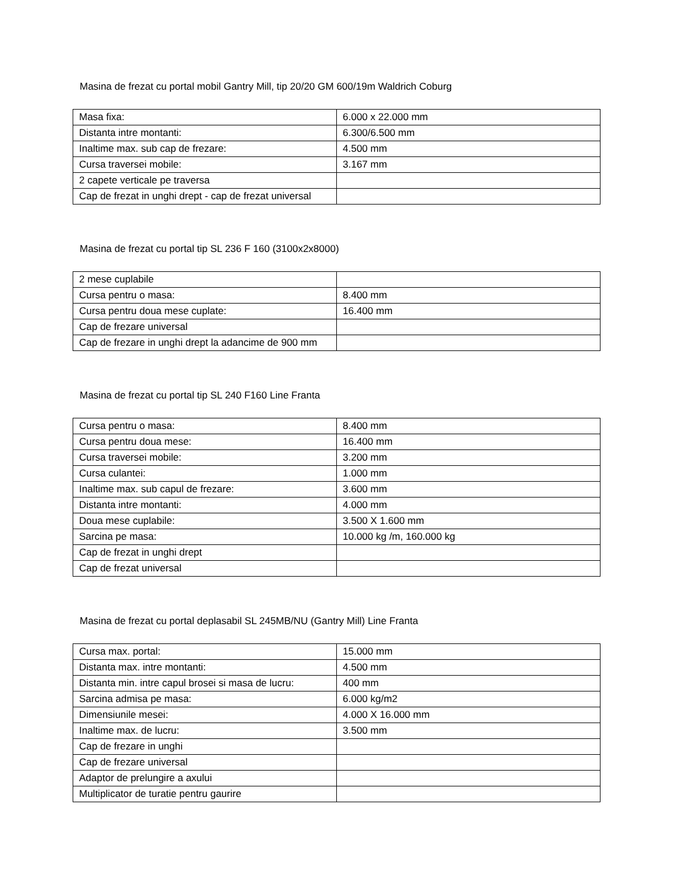Masina de frezat cu portal mobil Gantry Mill, tip 20/20 GM 600/19m Waldrich Coburg
| Masa fixa: | 6.000 x 22.000 mm |
| Distanta intre montanti: | 6.300/6.500 mm |
| Inaltime max. sub cap de frezare: | 4.500 mm |
| Cursa traversei mobile: | 3.167 mm |
| 2 capete verticale pe traversa | |
| Cap de frezat in unghi drept - cap de frezat universal | |
Masina de frezat cu portal tip SL 236 F 160 (3100x2x8000)
| 2 mese cuplabile | |
| Cursa pentru o masa: | 8.400 mm |
| Cursa pentru doua mese cuplate: | 16.400 mm |
| Cap de frezare universal | |
| Cap de frezare in unghi drept la adancime de 900 mm | |
Masina de frezat cu portal tip SL 240 F160 Line Franta
| Cursa pentru o masa: | 8.400 mm |
| Cursa pentru doua mese: | 16.400 mm |
| Cursa traversei mobile: | 3.200 mm |
| Cursa culantei: | 1.000 mm |
| Inaltime max. sub capul de frezare: | 3.600 mm |
| Distanta intre montanti: | 4.000 mm |
| Doua mese cuplabile: | 3.500 X 1.600 mm |
| Sarcina pe masa: | 10.000 kg /m, 160.000 kg |
| Cap de frezat in unghi drept | |
| Cap de frezat universal | |
Masina de frezat cu portal deplasabil SL 245MB/NU (Gantry Mill) Line Franta
| Cursa max. portal: | 15.000 mm |
| Distanta max. intre montanti: | 4.500 mm |
| Distanta min. intre capul brosei si masa de lucru: | 400 mm |
| Sarcina admisa pe masa: | 6.000 kg/m2 |
| Dimensiunile mesei: | 4.000 X 16.000 mm |
| Inaltime max. de lucru: | 3.500 mm |
| Cap de frezare in unghi | |
| Cap de frezare universal | |
| Adaptor de prelungire a axului | |
| Multiplicator de turatie pentru gaurire | |